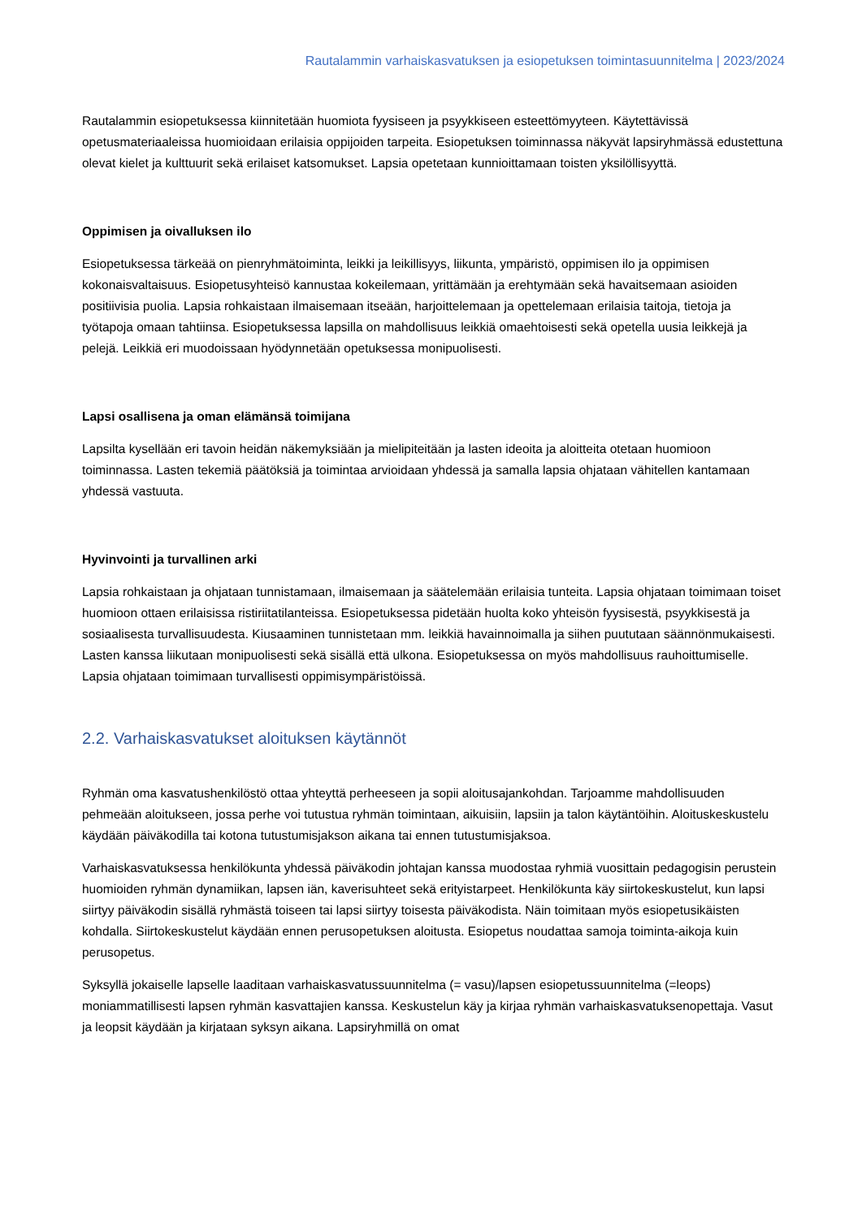Rautalammin varhaiskasvatuksen ja esiopetuksen toimintasuunnitelma | 2023/2024
Rautalammin esiopetuksessa kiinnitetään huomiota fyysiseen ja psyykkiseen esteettömyyteen. Käytettävissä opetusmateriaaleissa huomioidaan erilaisia oppijoiden tarpeita. Esiopetuksen toiminnassa näkyvät lapsiryhmässä edustettuna olevat kielet ja kulttuurit sekä erilaiset katsomukset. Lapsia opetetaan kunnioittamaan toisten yksilöllisyyttä.
Oppimisen ja oivalluksen ilo
Esiopetuksessa tärkeää on pienryhmätoiminta, leikki ja leikillisyys, liikunta, ympäristö, oppimisen ilo ja oppimisen kokonaisvaltaisuus. Esiopetusyhteisö kannustaa kokeilemaan, yrittämään ja erehtymään sekä havaitsemaan asioiden positiivisia puolia. Lapsia rohkaistaan ilmaisemaan itseään, harjoittelemaan ja opettelemaan erilaisia taitoja, tietoja ja työtapoja omaan tahtiinsa. Esiopetuksessa lapsilla on mahdollisuus leikkiä omaehtoisesti sekä opetella uusia leikkejä ja pelejä. Leikkiä eri muodoissaan hyödynnetään opetuksessa monipuolisesti.
Lapsi osallisena ja oman elämänsä toimijana
Lapsilta kysellään eri tavoin heidän näkemyksiään ja mielipiteitään ja lasten ideoita ja aloitteita otetaan huomioon toiminnassa. Lasten tekemiä päätöksiä ja toimintaa arvioidaan yhdessä ja samalla lapsia ohjataan vähitellen kantamaan yhdessä vastuuta.
Hyvinvointi ja turvallinen arki
Lapsia rohkaistaan ja ohjataan tunnistamaan, ilmaisemaan ja säätelemään erilaisia tunteita. Lapsia ohjataan toimimaan toiset huomioon ottaen erilaisissa ristiriitatilanteissa. Esiopetuksessa pidetään huolta koko yhteisön fyysisestä, psyykkisestä ja sosiaalisesta turvallisuudesta. Kiusaaminen tunnistetaan mm. leikkiä havainnoimalla ja siihen puututaan säännönmukaisesti. Lasten kanssa liikutaan monipuolisesti sekä sisällä että ulkona. Esiopetuksessa on myös mahdollisuus rauhoittumiselle. Lapsia ohjataan toimimaan turvallisesti oppimisympäristöissä.
2.2. Varhaiskasvatukset aloituksen käytännöt
Ryhmän oma kasvatushenkilöstö ottaa yhteyttä perheeseen ja sopii aloitusajankohdan. Tarjoamme mahdollisuuden pehmeään aloitukseen, jossa perhe voi tutustua ryhmän toimintaan, aikuisiin, lapsiin ja talon käytäntöihin. Aloituskeskustelu käydään päiväkodilla tai kotona tutustumisjakson aikana tai ennen tutustumisjaksoa.
Varhaiskasvatuksessa henkilökunta yhdessä päiväkodin johtajan kanssa muodostaa ryhmiä vuosittain pedagogisin perustein huomioiden ryhmän dynamiikan, lapsen iän, kaverisuhteet sekä erityistarpeet. Henkilökunta käy siirtokeskustelut, kun lapsi siirtyy päiväkodin sisällä ryhmästä toiseen tai lapsi siirtyy toisesta päiväkodista. Näin toimitaan myös esiopetusikäisten kohdalla. Siirtokeskustelut käydään ennen perusopetuksen aloitusta. Esiopetus noudattaa samoja toiminta-aikoja kuin perusopetus.
Syksyllä jokaiselle lapselle laaditaan varhaiskasvatussuunnitelma (= vasu)/lapsen esiopetussuunnitelma (=leops) moniammatillisesti lapsen ryhmän kasvattajien kanssa. Keskustelun käy ja kirjaa ryhmän varhaiskasvatuksenopettaja. Vasut ja leopsit käydään ja kirjataan syksyn aikana. Lapsiryhmillä on omat